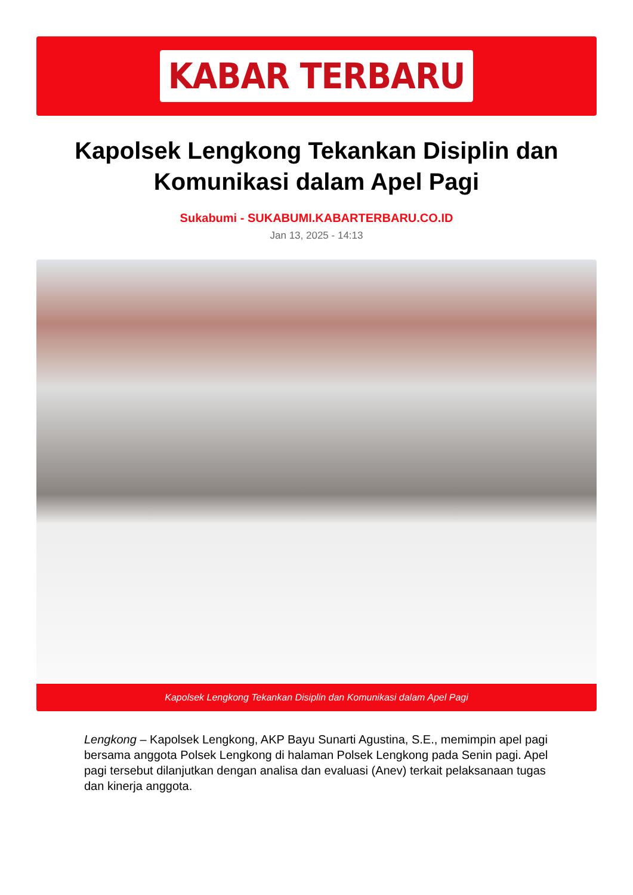KABAR TERBARU
Kapolsek Lengkong Tekankan Disiplin dan Komunikasi dalam Apel Pagi
Sukabumi - SUKABUMI.KABARTERBARU.CO.ID
Jan 13, 2025 - 14:13
Kapolsek Lengkong Tekankan Disiplin dan Komunikasi dalam Apel Pagi
Lengkong – Kapolsek Lengkong, AKP Bayu Sunarti Agustina, S.E., memimpin apel pagi bersama anggota Polsek Lengkong di halaman Polsek Lengkong pada Senin pagi. Apel pagi tersebut dilanjutkan dengan analisa dan evaluasi (Anev) terkait pelaksanaan tugas dan kinerja anggota.